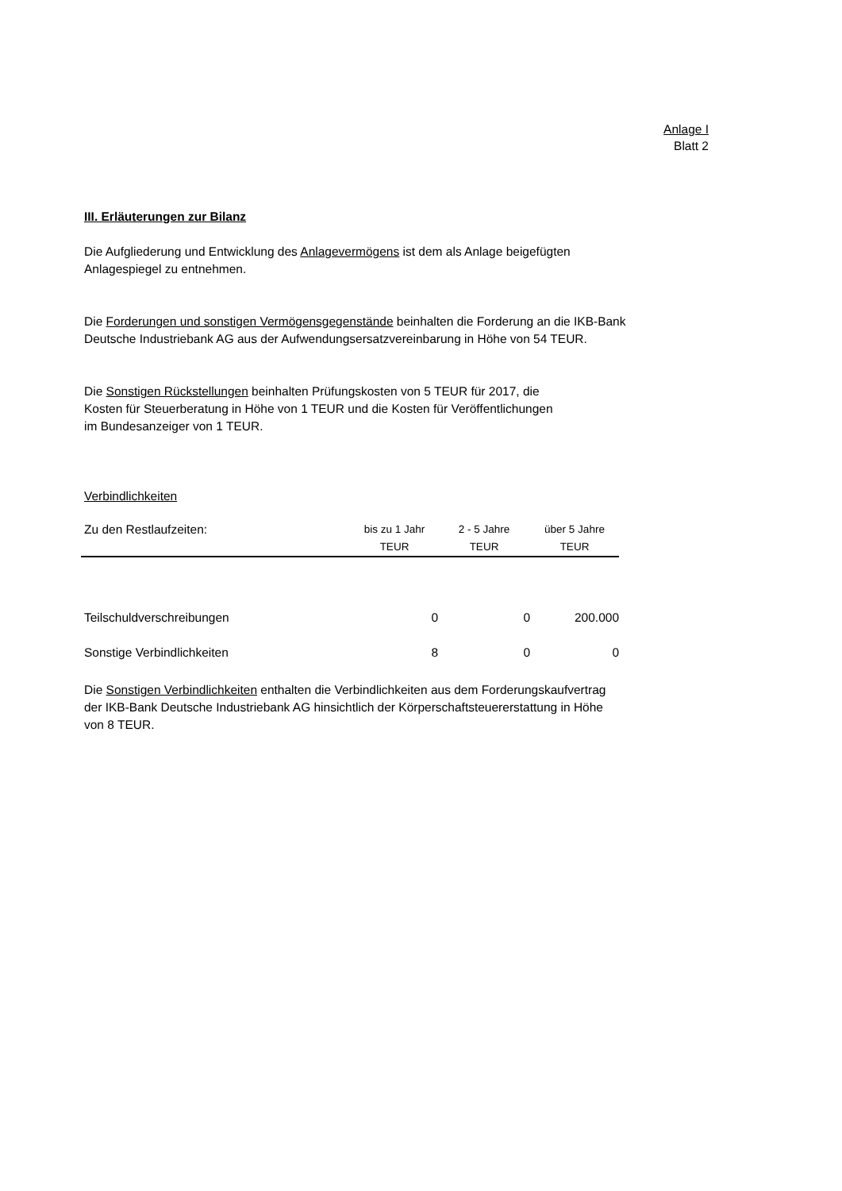Anlage I
Blatt 2
III. Erläuterungen zur Bilanz
Die Aufgliederung und Entwicklung des Anlagevermögens ist dem als Anlage beigefügten
Anlagespiegel zu entnehmen.
Die Forderungen und sonstigen Vermögensgegenstände beinhalten die Forderung an die IKB-Bank
Deutsche Industriebank AG aus der Aufwendungsersatzvereinbarung in Höhe von 54 TEUR.
Die Sonstigen Rückstellungen beinhalten Prüfungskosten von 5 TEUR für 2017, die
Kosten für Steuerberatung in Höhe von 1 TEUR und die Kosten für Veröffentlichungen
im Bundesanzeiger von 1 TEUR.
Verbindlichkeiten
| Zu den Restlaufzeiten: | bis zu 1 Jahr TEUR | 2 - 5 Jahre TEUR | über 5 Jahre TEUR |
| --- | --- | --- | --- |
| Teilschuldverschreibungen | 0 | 0 | 200.000 |
| Sonstige Verbindlichkeiten | 8 | 0 | 0 |
Die Sonstigen Verbindlichkeiten enthalten die Verbindlichkeiten aus dem Forderungskaufvertrag
der IKB-Bank Deutsche Industriebank AG hinsichtlich der Körperschaftsteuererstattung in Höhe
von 8 TEUR.